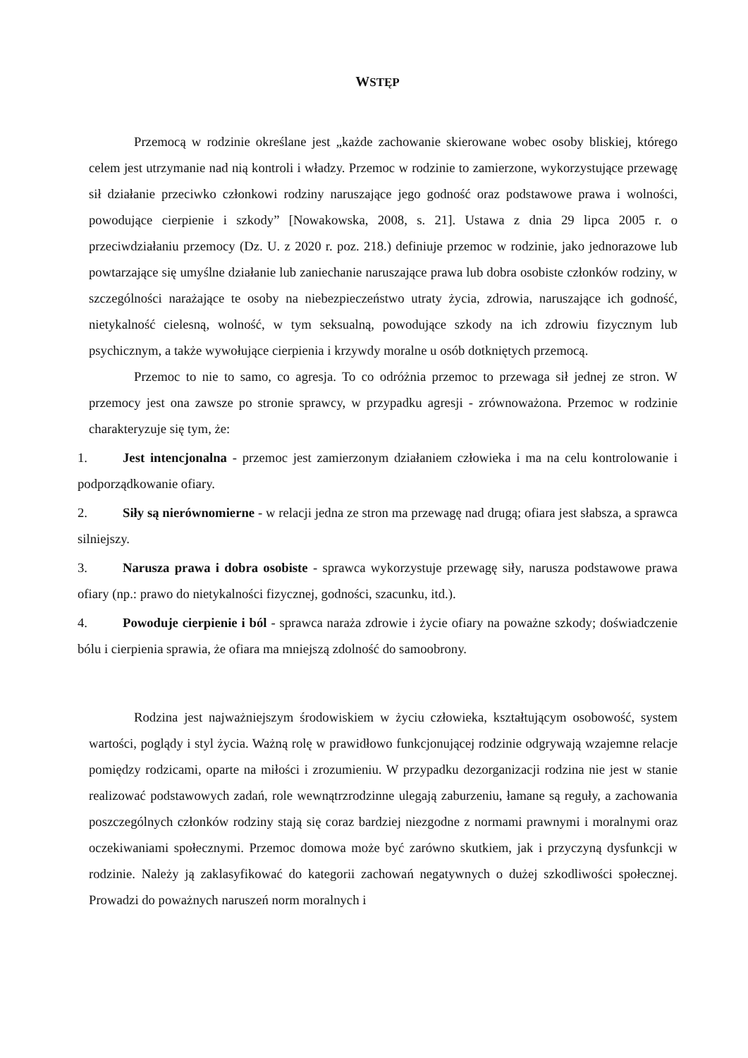WSTĘP
Przemocą w rodzinie określane jest „każde zachowanie skierowane wobec osoby bliskiej, którego celem jest utrzymanie nad nią kontroli i władzy. Przemoc w rodzinie to zamierzone, wykorzystujące przewagę sił działanie przeciwko członkowi rodziny naruszające jego godność oraz podstawowe prawa i wolności, powodujące cierpienie i szkody” [Nowakowska, 2008, s. 21]. Ustawa z dnia 29 lipca 2005 r. o przeciwdziałaniu przemocy (Dz. U. z 2020 r. poz. 218.) definiuje przemoc w rodzinie, jako jednorazowe lub powtarzające się umyślne działanie lub zaniechanie naruszające prawa lub dobra osobiste członków rodziny, w szczególności narażające te osoby na niebezpieczeństwo utraty życia, zdrowia, naruszające ich godność, nietykalność cielesną, wolność, w tym seksualną, powodujące szkody na ich zdrowiu fizycznym lub psychicznym, a także wywołujące cierpienia i krzywdy moralne u osób dotkniętych przemocą.
Przemoc to nie to samo, co agresja. To co odróżnia przemoc to przewaga sił jednej ze stron. W przemocy jest ona zawsze po stronie sprawcy, w przypadku agresji - zrównoważona. Przemoc w rodzinie charakteryzuje się tym, że:
1. Jest intencjonalna - przemoc jest zamierzonym działaniem człowieka i ma na celu kontrolowanie i podporządkowanie ofiary.
2. Siły są nierównomierne - w relacji jedna ze stron ma przewagę nad drugą; ofiara jest słabsza, a sprawca silniejszy.
3. Narusza prawa i dobra osobiste - sprawca wykorzystuje przewagę siły, narusza podstawowe prawa ofiary (np.: prawo do nietykalności fizycznej, godności, szacunku, itd.).
4. Powoduje cierpienie i ból - sprawca naraża zdrowie i życie ofiary na poważne szkody; doświadczenie bólu i cierpienia sprawia, że ofiara ma mniejszą zdolność do samoobrony.
Rodzina jest najważniejszym środowiskiem w życiu człowieka, kształtującym osobowość, system wartości, poglądy i styl życia. Ważną rolę w prawidłowo funkcjonującej rodzinie odgrywają wzajemne relacje pomiędzy rodzicami, oparte na miłości i zrozumieniu. W przypadku dezorganizacji rodzina nie jest w stanie realizować podstawowych zadań, role wewnątrzrodzinne ulegają zaburzeniu, łamane są reguły, a zachowania poszczególnych członków rodziny stają się coraz bardziej niezgodne z normami prawnymi i moralnymi oraz oczekiwaniami społecznymi. Przemoc domowa może być zarówno skutkiem, jak i przyczyną dysfunkcji w rodzinie. Należy ją zaklasyfikować do kategorii zachowań negatywnych o dużej szkodliwości społecznej. Prowadzi do poważnych naruszeń norm moralnych i